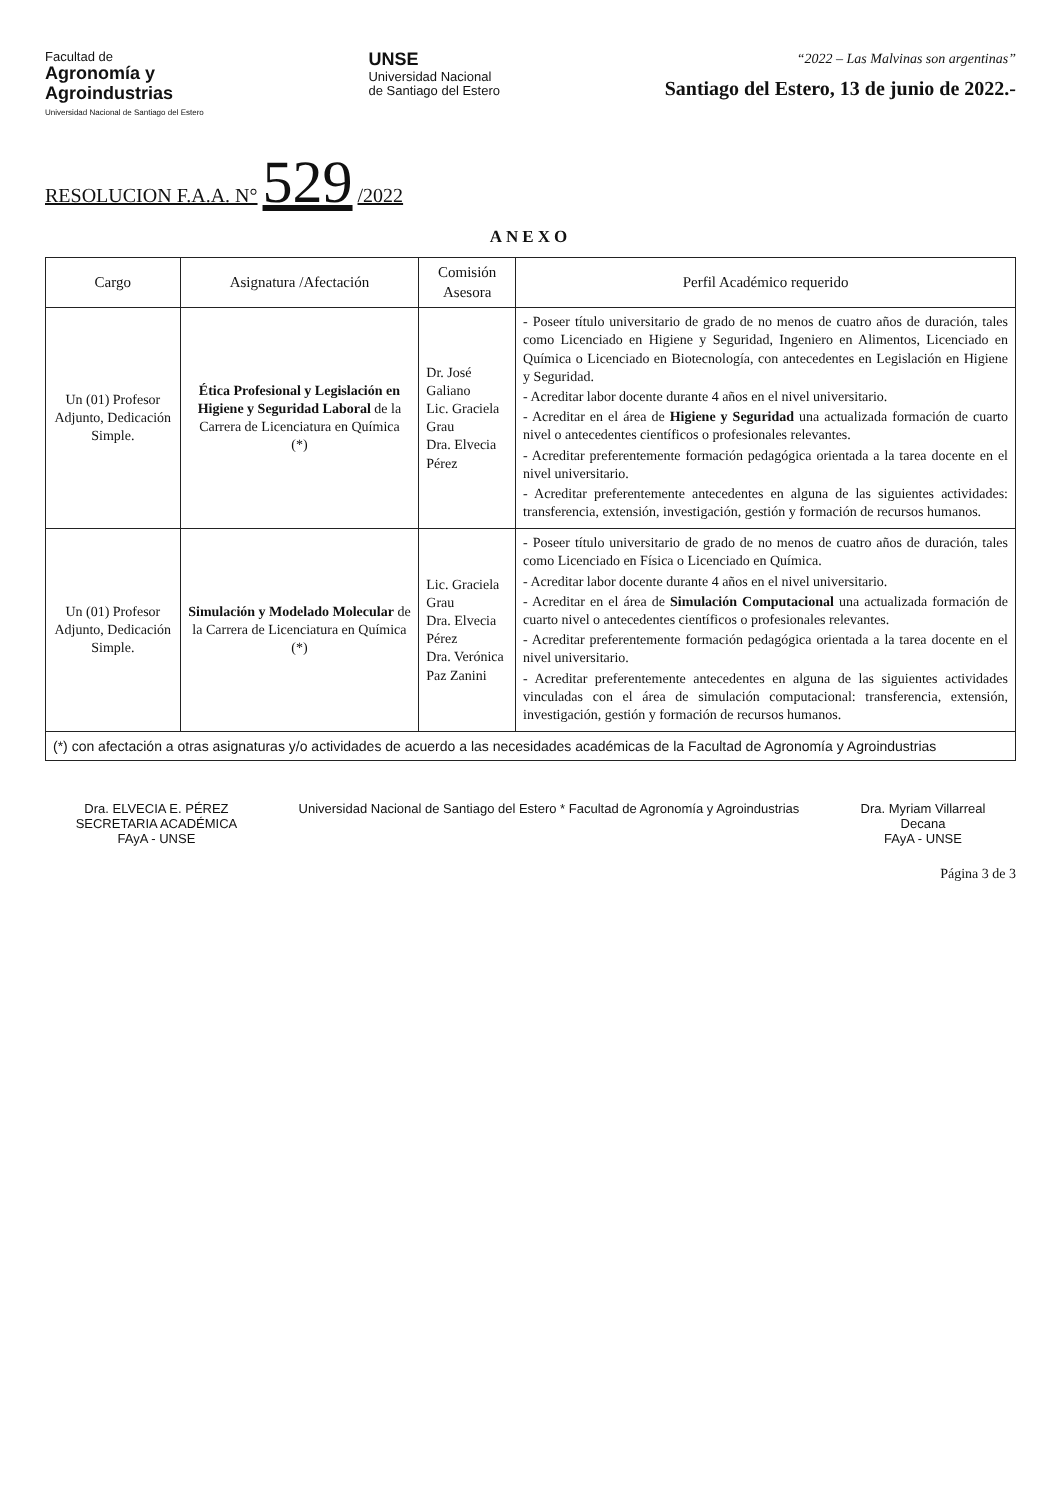Facultad de
Agronomía y
Agroindustrias
Universidad Nacional de Santiago del Estero
UNSE
Universidad Nacional
de Santiago del Estero
“2022 – Las Malvinas son argentinas”
Santiago del Estero, 13 de junio de 2022.-
RESOLUCION F.A.A. N° 529 /2022
ANEXO
| Cargo | Asignatura /Afectación | Comisión Asesora | Perfil Académico requerido |
| --- | --- | --- | --- |
| Un (01) Profesor Adjunto, Dedicación Simple. | Ética Profesional y Legislación en Higiene y Seguridad Laboral de la Carrera de Licenciatura en Química (*) | Dr. José Galiano Lic. Graciela Grau Dra. Elvecia Pérez | - Poseer título universitario de grado de no menos de cuatro años de duración, tales como Licenciado en Higiene y Seguridad, Ingeniero en Alimentos, Licenciado en Química o Licenciado en Biotecnología, con antecedentes en Legislación en Higiene y Seguridad. - Acreditar labor docente durante 4 años en el nivel universitario. - Acreditar en el área de Higiene y Seguridad una actualizada formación de cuarto nivel o antecedentes científicos o profesionales relevantes. - Acreditar preferentemente formación pedagógica orientada a la tarea docente en el nivel universitario. - Acreditar preferentemente antecedentes en alguna de las siguientes actividades: transferencia, extensión, investigación, gestión y formación de recursos humanos. |
| Un (01) Profesor Adjunto, Dedicación Simple. | Simulación y Modelado Molecular de la Carrera de Licenciatura en Química (*) | Lic. Graciela Grau Dra. Elvecia Pérez Dra. Verónica Paz Zanini | - Poseer título universitario de grado de no menos de cuatro años de duración, tales como Licenciado en Física o Licenciado en Química. - Acreditar labor docente durante 4 años en el nivel universitario. - Acreditar en el área de Simulación Computacional una actualizada formación de cuarto nivel o antecedentes científicos o profesionales relevantes. - Acreditar preferentemente formación pedagógica orientada a la tarea docente en el nivel universitario. - Acreditar preferentemente antecedentes en alguna de las siguientes actividades vinculadas con el área de simulación computacional: transferencia, extensión, investigación, gestión y formación de recursos humanos. |
| (*) con afectación a otras asignaturas y/o actividades de acuerdo a las necesidades académicas de la Facultad de Agronomía y Agroindustrias | | | |
Dra. ELVECIA E. PÉREZ
SECRETARIA ACADÉMICA
FAyA - UNSE
Universidad Nacional de Santiago del Estero * Facultad de Agronomía y Agroindustrias
Dra. Myriam Villarreal
Decana
FAyA - UNSE
Página 3 de 3